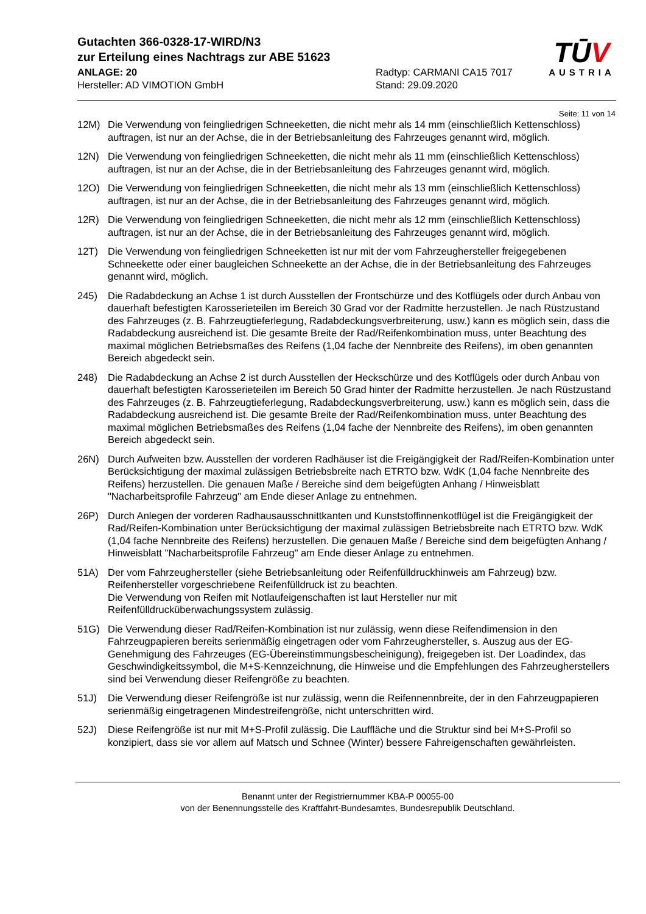Gutachten 366-0328-17-WIRD/N3
zur Erteilung eines Nachtrags zur ABE 51623
TŪ V
AUSTRIA
ANLAGE: 20
Hersteller: AD VIMOTION GmbH
Radtyp: CARMANI CA15 7017
Stand: 29.09.2020
Seite: 11 von 14
12M) Die Verwendung von feingliedrigen Schneeketten, die nicht mehr als 14 mm (einschließlich Kettenschloss) auftragen, ist nur an der Achse, die in der Betriebsanleitung des Fahrzeuges genannt wird, möglich.
12N) Die Verwendung von feingliedrigen Schneeketten, die nicht mehr als 11 mm (einschließlich Kettenschloss) auftragen, ist nur an der Achse, die in der Betriebsanleitung des Fahrzeuges genannt wird, möglich.
12O) Die Verwendung von feingliedrigen Schneeketten, die nicht mehr als 13 mm (einschließlich Kettenschloss) auftragen, ist nur an der Achse, die in der Betriebsanleitung des Fahrzeuges genannt wird, möglich.
12R) Die Verwendung von feingliedrigen Schneeketten, die nicht mehr als 12 mm (einschließlich Kettenschloss) auftragen, ist nur an der Achse, die in der Betriebsanleitung des Fahrzeuges genannt wird, möglich.
12T) Die Verwendung von feingliedrigen Schneeketten ist nur mit der vom Fahrzeughersteller freigegebenen Schneekette oder einer baugleichen Schneekette an der Achse, die in der Betriebsanleitung des Fahrzeuges genannt wird, möglich.
245) Die Radabdeckung an Achse 1 ist durch Ausstellen der Frontschürze und des Kotflügels oder durch Anbau von dauerhaft befestigten Karosserieteilen im Bereich 30 Grad vor der Radmitte herzustellen. Je nach Rüstzustand des Fahrzeuges (z. B. Fahrzeugtieferlegung, Radabdeckungsverbreiterung, usw.) kann es möglich sein, dass die Radabdeckung ausreichend ist. Die gesamte Breite der Rad/Reifenkombination muss, unter Beachtung des maximal möglichen Betriebsmaßes des Reifens (1,04 fache der Nennbreite des Reifens), im oben genannten Bereich abgedeckt sein.
248) Die Radabdeckung an Achse 2 ist durch Ausstellen der Heckschürze und des Kotflügels oder durch Anbau von dauerhaft befestigten Karosserieteilen im Bereich 50 Grad hinter der Radmitte herzustellen. Je nach Rüstzustand des Fahrzeuges (z. B. Fahrzeugtieferlegung, Radabdeckungsverbreiterung, usw.) kann es möglich sein, dass die Radabdeckung ausreichend ist. Die gesamte Breite der Rad/Reifenkombination muss, unter Beachtung des maximal möglichen Betriebsmaßes des Reifens (1,04 fache der Nennbreite des Reifens), im oben genannten Bereich abgedeckt sein.
26N) Durch Aufweiten bzw. Ausstellen der vorderen Radhäuser ist die Freigängigkeit der Rad/Reifen-Kombination unter Berücksichtigung der maximal zulässigen Betriebsbreite nach ETRTO bzw. WdK (1,04 fache Nennbreite des Reifens) herzustellen. Die genauen Maße / Bereiche sind dem beigefügten Anhang / Hinweisblatt "Nacharbeitsprofile Fahrzeug" am Ende dieser Anlage zu entnehmen.
26P) Durch Anlegen der vorderen Radhausausschnittkanten und Kunststoffinnenkotflügel ist die Freigängigkeit der Rad/Reifen-Kombination unter Berücksichtigung der maximal zulässigen Betriebsbreite nach ETRTO bzw. WdK (1,04 fache Nennbreite des Reifens) herzustellen. Die genauen Maße / Bereiche sind dem beigefügten Anhang / Hinweisblatt "Nacharbeitsprofile Fahrzeug" am Ende dieser Anlage zu entnehmen.
51A) Der vom Fahrzeughersteller (siehe Betriebsanleitung oder Reifenfülldruckhinweis am Fahrzeug) bzw. Reifenhersteller vorgeschriebene Reifenfülldruck ist zu beachten.
Die Verwendung von Reifen mit Notlaufeigenschaften ist laut Hersteller nur mit Reifenfülldrucküberwachungssystem zulässig.
51G) Die Verwendung dieser Rad/Reifen-Kombination ist nur zulässig, wenn diese Reifendimension in den Fahrzeugpapieren bereits serienmäßig eingetragen oder vom Fahrzeughersteller, s. Auszug aus der EG-Genehmigung des Fahrzeuges (EG-Übereinstimmungsbescheinigung), freigegeben ist. Der Loadindex, das Geschwindigkeitssymbol, die M+S-Kennzeichnung, die Hinweise und die Empfehlungen des Fahrzeugherstellers sind bei Verwendung dieser Reifengröße zu beachten.
51J) Die Verwendung dieser Reifengröße ist nur zulässig, wenn die Reifennennbreite, der in den Fahrzeugpapieren serienmäßig eingetragenen Mindestreifengröße, nicht unterschritten wird.
52J) Diese Reifengröße ist nur mit M+S-Profil zulässig. Die Lauffläche und die Struktur sind bei M+S-Profil so konzipiert, dass sie vor allem auf Matsch und Schnee (Winter) bessere Fahreigenschaften gewährleisten.
Benannt unter der Registriernummer KBA-P 00055-00
von der Benennungsstelle des Kraftfahrt-Bundesamtes, Bundesrepublik Deutschland.